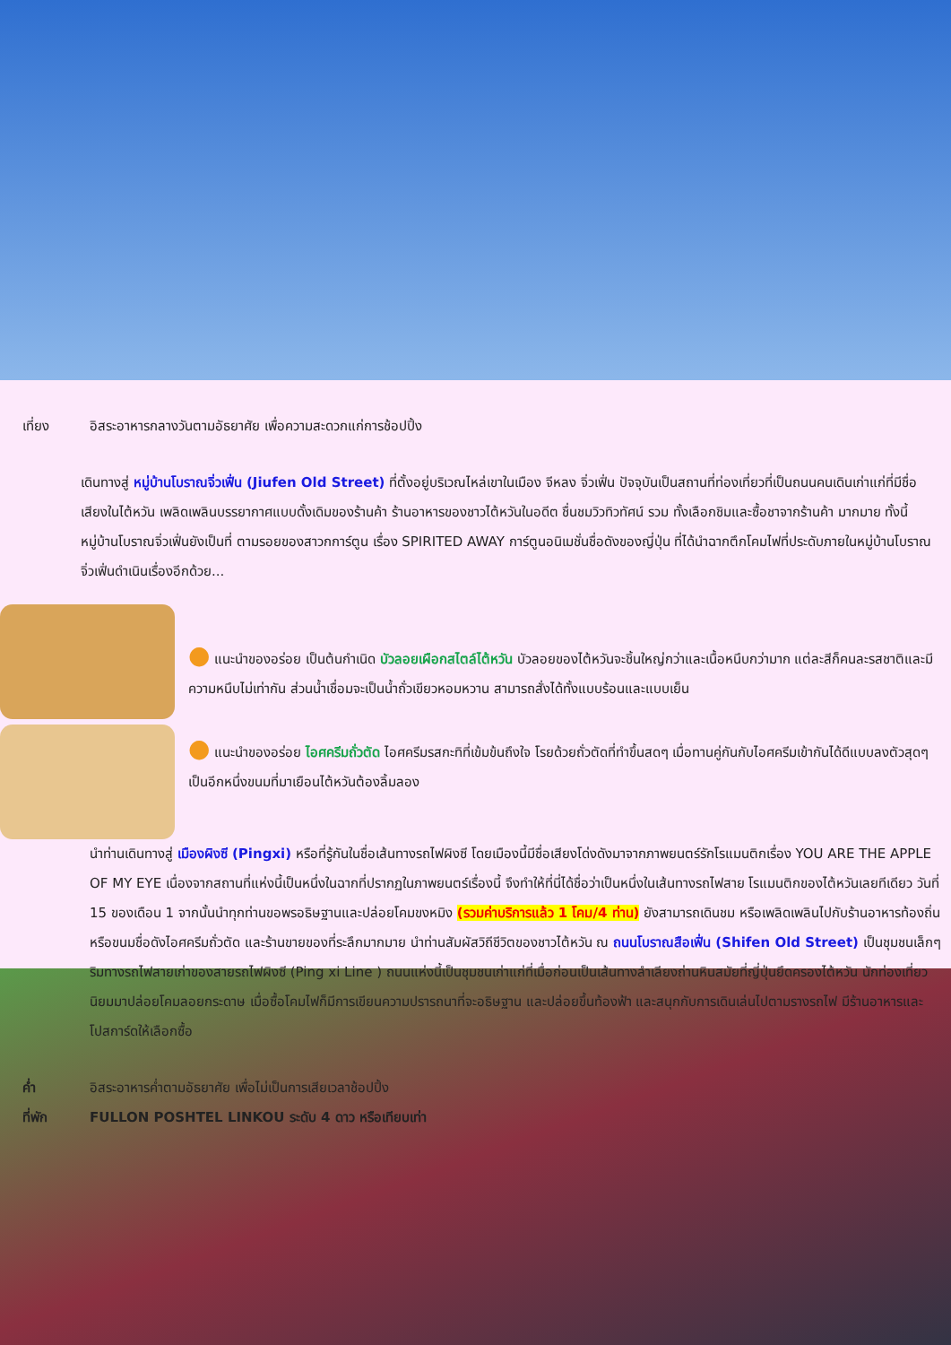เที่ยง อิสระอาหารกลางวันตามอัธยาศัย เพื่อความสะดวกแก่การช้อปปิ้ง
เดินทางสู่ หมู่บ้านโบราณจิ่วเฟิ่น (Jiufen Old Street) ที่ตั้งอยู่บริเวณไหล่เขาในเมือง จีหลง จิ่วเฟิ่น ปัจจุบันเป็นสถานที่ท่องเที่ยวที่เป็นถนนคนเดินเก่าแก่ที่มีชื่อเสียงในไต้หวัน เพลิดเพลินบรรยากาศแบบดั้งเดิมของร้านค้า ร้านอาหารของชาวไต้หวันในอดีต ชื่นชมวิวทิวทัศน์ รวม ทั้งเลือกชิมและซื้อชาจากร้านค้า มากมาย ทั้งนี้หมู่บ้านโบราณจิ่วเฟิ่นยังเป็นที่ ตามรอยของสาวกการ์ตูน เรื่อง SPIRITED AWAY การ์ตูนอนิเมชั่นชื่อดังของญี่ปุ่น ที่ได้นำฉากตึกโคมไฟที่ประดับภายในหมู่บ้านโบราณจิ่วเฟิ่นดำเนินเรื่องอีกด้วย...
● แนะนำของอร่อย เป็นต้นกำเนิด บัวลอยเผือกสไตล์ไต้หวัน บัวลอยของไต้หวันจะชิ้นใหญ่กว่าและเนื้อหนึบกว่ามาก แต่ละสีก็คนละรสชาติและมีความหนึบไม่เท่ากัน ส่วนน้ำเชื่อมจะเป็นน้ำถั่วเขียวหอมหวาน สามารถสั่งได้ทั้งแบบร้อนและแบบเย็น
● แนะนำของอร่อย ไอศครีมถั่วตัด ไอศครีมรสกะทิที่เข้มข้นถึงใจ โรยด้วยถั่วตัดที่ทำขึ้นสดๆ เมื่อทานคู่กันกับไอศครีมเข้ากันได้ดีแบบลงตัวสุดๆ เป็นอีกหนึ่งขนมที่มาเยือนไต้หวันต้องลิ้มลอง
นำท่านเดินทางสู่ เมืองผิงซี (Pingxi) หรือที่รู้กันในชื่อเส้นทางรถไฟผิงซี โดยเมืองนี้มีชื่อเสียงโด่งดังมาจากภาพยนตร์รักโรแมนติกเรื่อง YOU ARE THE APPLE OF MY EYE เนื่องจากสถานที่แห่งนี้เป็นหนึ่งในฉากที่ปรากฏในภาพยนตร์เรื่องนี้ จึงทำให้ที่นี่ได้ชื่อว่าเป็นหนึ่งในเส้นทางรถไฟสาย โรแมนติกของไต้หวันเลยทีเดียว วันที่ 15 ของเดือน 1 จากนั้นนำทุกท่านขอพรอธิษฐานและปล่อยโคมขงหมิง (รวมค่าบริการแล้ว 1 โคม/4 ท่าน) ยังสามารถเดินชม หรือเพลิดเพลินไปกับร้านอาหารท้องถิ่น หรือขนมชื่อดังไอศครีมถั่วตัด และร้านขายของที่ระลึกมากมาย นำท่านสัมผัสวิถีชีวิตของชาวไต้หวัน ณ ถนนโบราณสือเฟิ่น (Shifen Old Street) เป็นชุมชนเล็กๆ ริมทางรถไฟสายเก่าของสายรถไฟผิงซี (Ping xi Line ) ถนนแห่งนี้เป็นชุมชนเก่าแก่ที่เมื่อก่อนเป็นเส้นทางลำเลียงถ่านหินสมัยที่ญี่ปุ่นยึดครองไต้หวัน นักท่องเที่ยวนิยมมาปล่อยโคมลอยกระดาษ เมื่อซื้อโคมไฟก็มีการเขียนความปรารถนาที่จะอธิษฐาน และปล่อยขึ้นท้องฟ้า และสนุกกับการเดินเล่นไปตามรางรถไฟ มีร้านอาหารและโปสการ์ดให้เลือกซื้อ
ค่ำ อิสระอาหารค่ำตามอัธยาศัย เพื่อไม่เป็นการเสียเวลาช้อปปิ้ง
ที่พัก FULLON POSHTEL LINKOU ระดับ 4 ดาว หรือเทียบเท่า